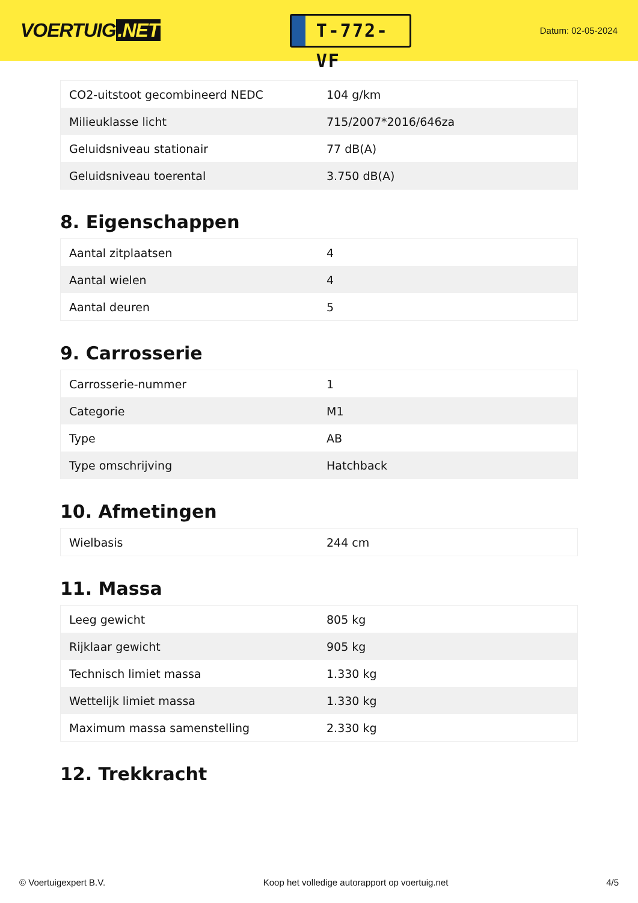VOERTUIG.NET
T-772-VF
Datum: 02-05-2024
| CO2-uitstoot gecombineerd NEDC | 104 g/km |
| Milieuklasse licht | 715/2007*2016/646za |
| Geluidsniveau stationair | 77 dB(A) |
| Geluidsniveau toerental | 3.750 dB(A) |
8. Eigenschappen
| Aantal zitplaatsen | 4 |
| Aantal wielen | 4 |
| Aantal deuren | 5 |
9. Carrosserie
| Carrosserie-nummer | 1 |
| Categorie | M1 |
| Type | AB |
| Type omschrijving | Hatchback |
10. Afmetingen
| Wielbasis | 244 cm |
11. Massa
| Leeg gewicht | 805 kg |
| Rijklaar gewicht | 905 kg |
| Technisch limiet massa | 1.330 kg |
| Wettelijk limiet massa | 1.330 kg |
| Maximum massa samenstelling | 2.330 kg |
12. Trekkracht
© Voertuigexpert B.V. Koop het volledige autorapport op voertuig.net 4/5